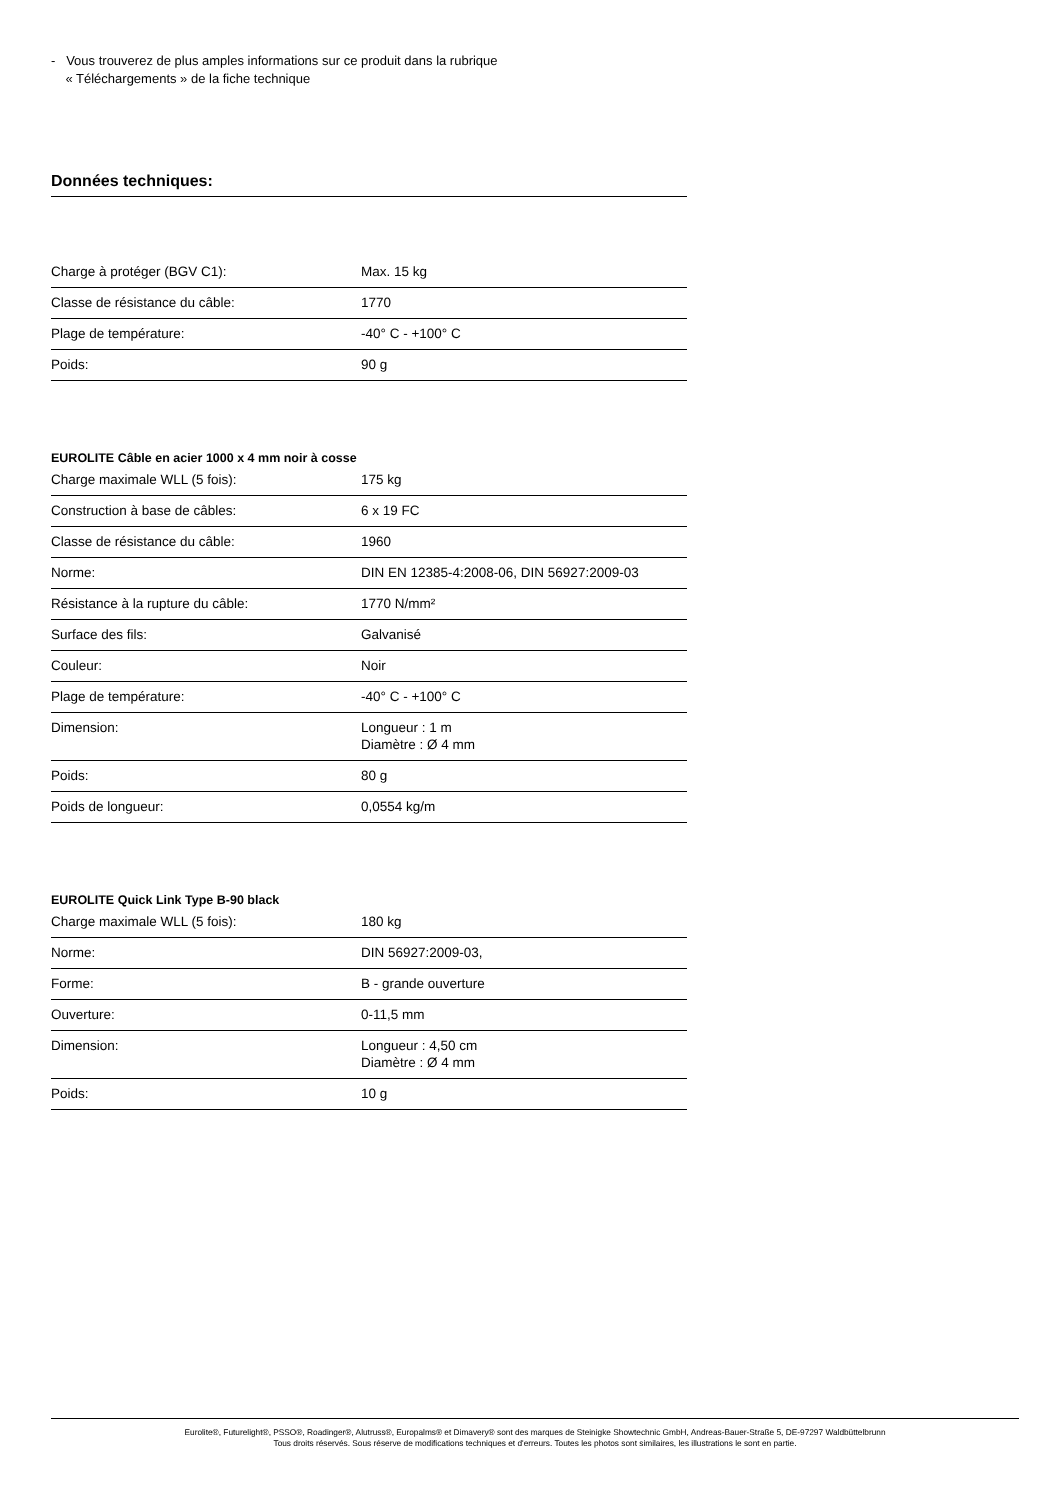- Vous trouverez de plus amples informations sur ce produit dans la rubrique
« Téléchargements » de la fiche technique
Données techniques:
| Charge à protéger (BGV C1): | Max. 15 kg |
| Classe de résistance du câble: | 1770 |
| Plage de température: | -40° C - +100° C |
| Poids: | 90 g |
EUROLITE Câble en acier 1000 x 4 mm noir à cosse
| Charge maximale WLL (5 fois): | 175 kg |
| Construction à base de câbles: | 6 x 19 FC |
| Classe de résistance du câble: | 1960 |
| Norme: | DIN EN 12385-4:2008-06, DIN 56927:2009-03 |
| Résistance à la rupture du câble: | 1770 N/mm² |
| Surface des fils: | Galvanisé |
| Couleur: | Noir |
| Plage de température: | -40° C - +100° C |
| Dimension: | Longueur : 1 m Diamètre : Ø 4 mm |
| Poids: | 80 g |
| Poids de longueur: | 0,0554 kg/m |
EUROLITE Quick Link Type B-90 black
| Charge maximale WLL (5 fois): | 180 kg |
| Norme: | DIN 56927:2009-03, |
| Forme: | B - grande ouverture |
| Ouverture: | 0-11,5 mm |
| Dimension: | Longueur : 4,50 cm Diamètre : Ø 4 mm |
| Poids: | 10 g |
Eurolite®, Futurelight®, PSSO®, Roadinger®, Alutruss®, Europalms® et Dimavery® sont des marques de Steinigke Showtechnic GmbH, Andreas-Bauer-Straße 5, DE-97297 Waldbüttelbrunn
Tous droits réservés. Sous réserve de modifications techniques et d'erreurs. Toutes les photos sont similaires, les illustrations le sont en partie.